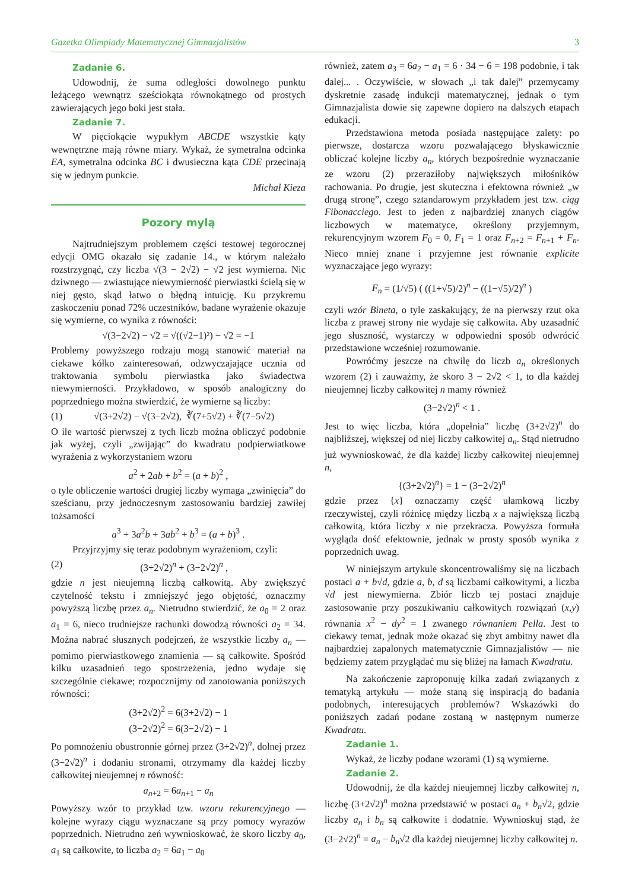Gazetka Olimpiady Matematycznej Gimnazjalistów 3
Zadanie 6.
Udowodnij, że suma odległości dowolnego punktu leżącego wewnątrz sześciokąta równokątnego od prostych zawierających jego boki jest stała.
Zadanie 7.
W pięciokącie wypukłym ABCDE wszystkie kąty wewnętrzne mają równe miary. Wykaż, że symetralna odcinka EA, symetralna odcinka BC i dwusieczna kąta CDE przecinają się w jednym punkcie.
Michał Kieza
Pozory mylą
Najtrudniejszym problemem części testowej tegorocznej edycji OMG okazało się zadanie 14., w którym należało rozstrzygnąć, czy liczba √(3 − 2√2) − √2 jest wymierna. Nic dziwnego — zwiastujące niewymierność pierwiastki ścielą się w niej gęsto, skąd łatwo o błędną intuicję. Ku przykremu zaskoczeniu ponad 72% uczestników, badane wyrażenie okazuje się wymierne, co wynika z równości:
√(3−2√2) − √2 = √((√2−1)²) − √2 = −1
Problemy powyższego rodzaju mogą stanowić materiał na ciekawe kółko zainteresowań, odzwyczajające ucznia od traktowania symbolu pierwiastka jako świadectwa niewymierności. Przykładowo, w sposób analogiczny do poprzedniego można stwierdzić, że wymierne są liczby:
(1) √(3+2√2) − √(3−2√2), ∛(7+5√2) + ∛(7−5√2)
O ile wartość pierwszej z tych liczb można obliczyć podobnie jak wyżej, czyli „zwijając” do kwadratu podpierwiatkowe wyrażenia z wykorzystaniem wzoru
a<sup>2</sup> + 2ab + b<sup>2</sup> = (a + b)<sup>2</sup> ,
o tyle obliczenie wartości drugiej liczby wymaga „zwinięcia” do sześcianu, przy jednoczesnym zastosowaniu bardziej zawiłej tożsamości
a<sup>3</sup> + 3a<sup>2</sup>b + 3ab<sup>2</sup> + b<sup>3</sup> = (a + b)<sup>3</sup> .
Przyjrzyjmy się teraz podobnym wyrażeniom, czyli:
(2) (3+2√2)<sup>n</sup> + (3−2√2)<sup>n</sup> ,
gdzie n jest nieujemną liczbą całkowitą. Aby zwiększyć czytelność tekstu i zmniejszyć jego objętość, oznaczmy powyższą liczbę przez a<sub>n</sub>. Nietrudno stwierdzić, że a<sub>0</sub> = 2 oraz a<sub>1</sub> = 6, nieco trudniejsze rachunki dowodzą równości a<sub>2</sub> = 34. Można nabrać słusznych podejrzeń, że wszystkie liczby a<sub>n</sub> — pomimo pierwiastkowego znamienia — są całkowite. Spośród kilku uzasadnień tego spostrzeżenia, jedno wydaje się szczególnie ciekawe; rozpocznijmy od zanotowania poniższych równości:
(3+2√2)<sup>2</sup> = 6(3+2√2) − 1
(3−2√2)<sup>2</sup> = 6(3−2√2) − 1
Po pomnożeniu obustronnie górnej przez (3+2√2)<sup>n</sup>, dolnej przez (3−2√2)<sup>n</sup> i dodaniu stronami, otrzymamy dla każdej liczby całkowitej nieujemnej n równość:
a<sub>n+2</sub> = 6a<sub>n+1</sub> − a<sub>n</sub>
Powyższy wzór to przykład tzw. wzoru rekurencyjnego — kolejne wyrazy ciągu wyznaczane są przy pomocy wyrazów poprzednich. Nietrudno zeń wywnioskować, że skoro liczby a<sub>0</sub>, a<sub>1</sub> są całkowite, to liczba a<sub>2</sub> = 6a<sub>1</sub> − a<sub>0</sub>
również, zatem a<sub>3</sub> = 6a<sub>2</sub> − a<sub>1</sub> = 6 · 34 − 6 = 198 podobnie, i tak dalej... . Oczywiście, w słowach „i tak dalej” przemycamy dyskretnie zasadę indukcji matematycznej, jednak o tym Gimnazjalista dowie się zapewne dopiero na dalszych etapach edukacji.
Przedstawiona metoda posiada następujące zalety: po pierwsze, dostarcza wzoru pozwalającego błyskawicznie obliczać kolejne liczby a<sub>n</sub>, których bezpośrednie wyznaczanie ze wzoru (2) przeraziłoby największych miłośników rachowania. Po drugie, jest skuteczna i efektowna również „w drugą stronę”, czego sztandarowym przykładem jest tzw. ciąg Fibonacciego. Jest to jeden z najbardziej znanych ciągów liczbowych w matematyce, określony przyjemnym, rekurencyjnym wzorem F<sub>0</sub> = 0, F<sub>1</sub> = 1 oraz F<sub>n+2</sub> = F<sub>n+1</sub> + F<sub>n</sub>. Nieco mniej znane i przyjemne jest równanie explicite wyznaczające jego wyrazy:
F<sub>n</sub> = (1/√5) ( ((1+√5)/2)<sup>n</sup> − ((1−√5)/2)<sup>n</sup> )
czyli wzór Bineta, o tyle zaskakujący, że na pierwszy rzut oka liczba z prawej strony nie wydaje się całkowita. Aby uzasadnić jego słuszność, wystarczy w odpowiedni sposób odwrócić przedstawione wcześniej rozumowanie.
Powróćmy jeszcze na chwilę do liczb a<sub>n</sub> określonych wzorem (2) i zauważmy, że skoro 3 − 2√2 < 1, to dla każdej nieujemnej liczby całkowitej n mamy również
(3−2√2)<sup>n</sup> < 1 .
Jest to więc liczba, która „dopełnia” liczbę (3+2√2)<sup>n</sup> do najbliższej, większej od niej liczby całkowitej a<sub>n</sub>. Stąd nietrudno już wywnioskować, że dla każdej liczby całkowitej nieujemnej n,
{(3+2√2)<sup>n</sup>} = 1 − (3−2√2)<sup>n</sup>
gdzie przez {x} oznaczamy część ułamkową liczby rzeczywistej, czyli różnicę między liczbą x a największą liczbą całkowitą, która liczby x nie przekracza. Powyższa formuła wygląda dość efektownie, jednak w prosty sposób wynika z poprzednich uwag.
W niniejszym artykule skoncentrowaliśmy się na liczbach postaci a + b√d, gdzie a, b, d są liczbami całkowitymi, a liczba √d jest niewymierna. Zbiór liczb tej postaci znajduje zastosowanie przy poszukiwaniu całkowitych rozwiązań (x,y) równania x<sup>2</sup> − dy<sup>2</sup> = 1 zwanego równaniem Pella. Jest to ciekawy temat, jednak może okazać się zbyt ambitny nawet dla najbardziej zapalonych matematycznie Gimnazjalistów — nie będziemy zatem przyglądać mu się bliżej na łamach Kwadratu.
Na zakończenie zaproponuję kilka zadań związanych z tematyką artykułu — może staną się inspiracją do badania podobnych, interesujących problemów? Wskazówki do poniższych zadań podane zostaną w następnym numerze Kwadratu.
Zadanie 1.
Wykaż, że liczby podane wzorami (1) są wymierne.
Zadanie 2.
Udowodnij, że dla każdej nieujemnej liczby całkowitej n, liczbę (3+2√2)<sup>n</sup> można przedstawić w postaci a<sub>n</sub> + b<sub>n</sub>√2, gdzie liczby a<sub>n</sub> i b<sub>n</sub> są całkowite i dodatnie. Wywnioskuj stąd, że (3−2√2)<sup>n</sup> = a<sub>n</sub> − b<sub>n</sub>√2 dla każdej nieujemnej liczby całkowitej n.